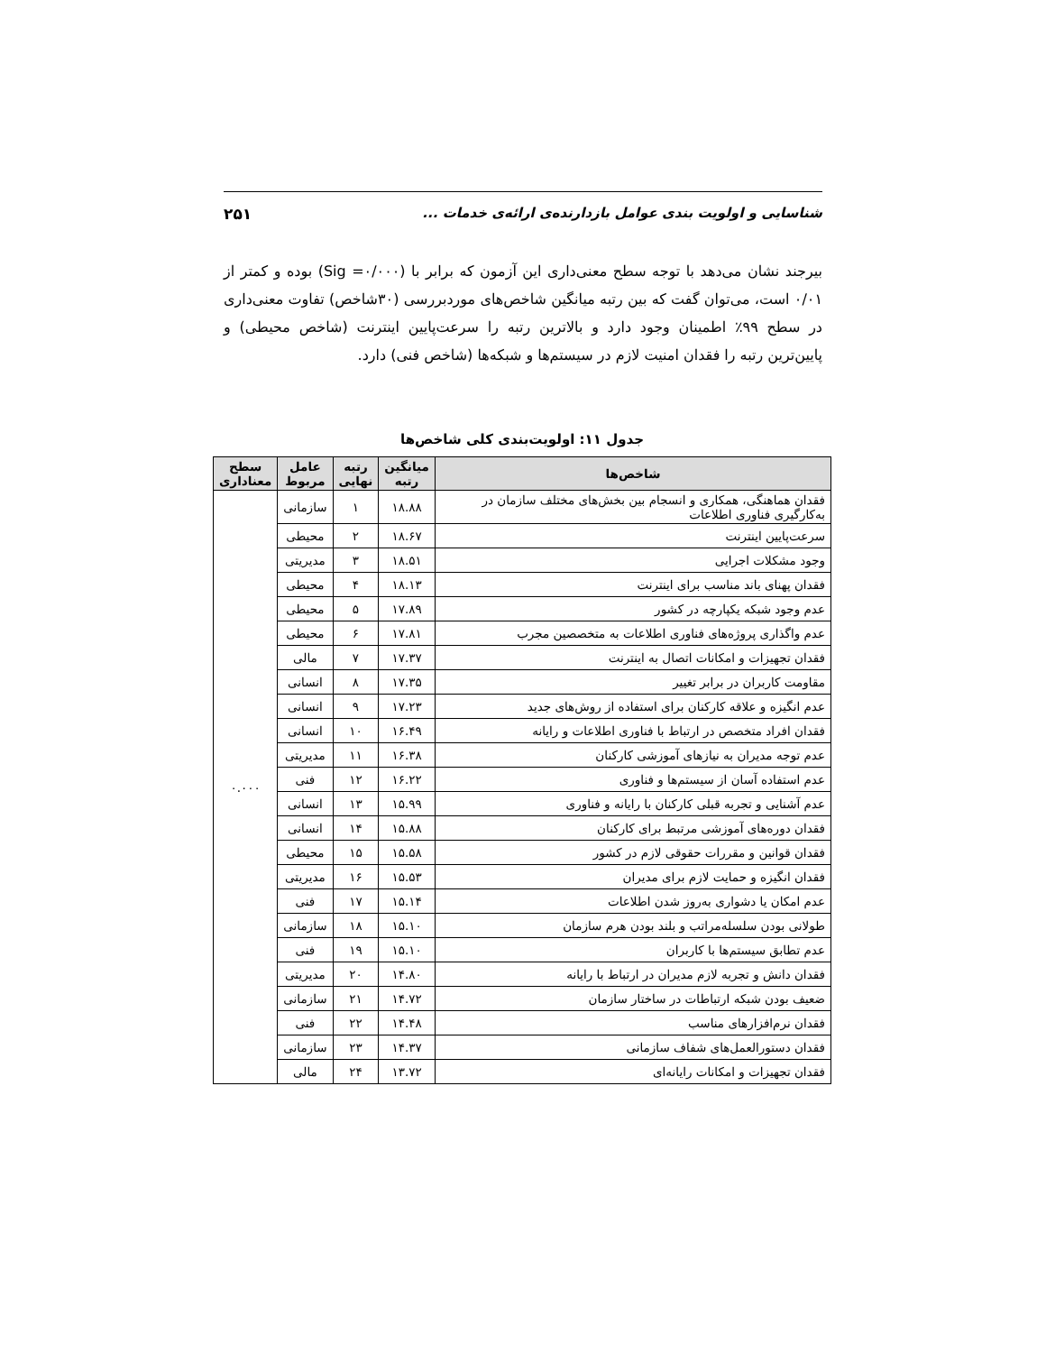شناسایی و اولویت بندی عوامل بازدارنده‌ی ارائه‌ی خدمات ... ۲۵۱
بیرجند نشان می‌دهد با توجه سطح معنی‌داری این آزمون که برابر با (Sig =۰/۰۰۰) بوده و کمتر از ۰/۰۱ است، می‌توان گفت که بین رتبه میانگین شاخص‌های موردبررسی (۳۰شاخص) تفاوت معنی‌داری در سطح ۹۹٪ اطمینان وجود دارد و بالاترین رتبه را سرعت‌پایین اینترنت (شاخص محیطی) و پایین‌ترین رتبه را فقدان امنیت لازم در سیستم‌ها و شبکه‌ها (شاخص فنی) دارد.
جدول ۱۱: اولویت‌بندی کلی شاخص‌ها
| شاخص‌ها | میانگین رتبه | رتبه نهایی | عامل مربوط | سطح معناداری |
| --- | --- | --- | --- | --- |
| فقدان هماهنگی، همکاری و انسجام بین بخش‌های مختلف سازمان در به‌کارگیری فناوری اطلاعات | ۱۸.۸۸ | ۱ | سازمانی | ۰.۰۰۰ |
| سرعت‌پایین اینترنت | ۱۸.۶۷ | ۲ | محیطی | |
| وجود مشکلات اجرایی | ۱۸.۵۱ | ۳ | مدیریتی | |
| فقدان پهنای باند مناسب برای اینترنت | ۱۸.۱۳ | ۴ | محیطی | |
| عدم وجود شبکه یکپارچه در کشور | ۱۷.۸۹ | ۵ | محیطی | |
| عدم واگذاری پروژه‌های فناوری اطلاعات به متخصصین مجرب | ۱۷.۸۱ | ۶ | محیطی | |
| فقدان تجهیزات و امکانات اتصال به اینترنت | ۱۷.۳۷ | ۷ | مالی | |
| مقاومت کاربران در برابر تغییر | ۱۷.۳۵ | ۸ | انسانی | |
| عدم انگیزه و علاقه کارکنان برای استفاده از روش‌های جدید | ۱۷.۲۳ | ۹ | انسانی | |
| فقدان افراد متخصص در ارتباط با فناوری اطلاعات و رایانه | ۱۶.۴۹ | ۱۰ | انسانی | |
| عدم توجه مدیران به نیازهای آموزشی کارکنان | ۱۶.۳۸ | ۱۱ | مدیریتی | |
| عدم استفاده آسان از سیستم‌ها و فناوری | ۱۶.۲۲ | ۱۲ | فنی | |
| عدم آشنایی و تجربه قبلی کارکنان با رایانه و فناوری | ۱۵.۹۹ | ۱۳ | انسانی | |
| فقدان دوره‌های آموزشی مرتبط برای کارکنان | ۱۵.۸۸ | ۱۴ | انسانی | |
| فقدان قوانین و مقررات حقوقی لازم در کشور | ۱۵.۵۸ | ۱۵ | محیطی | |
| فقدان انگیزه و حمایت لازم برای مدیران | ۱۵.۵۳ | ۱۶ | مدیریتی | |
| عدم امکان یا دشواری به‌روز شدن اطلاعات | ۱۵.۱۴ | ۱۷ | فنی | |
| طولانی بودن سلسله‌مراتب و بلند بودن هرم سازمان | ۱۵.۱۰ | ۱۸ | سازمانی | |
| عدم تطابق سیستم‌ها با کاربران | ۱۵.۱۰ | ۱۹ | فنی | |
| فقدان دانش و تجربه لازم مدیران در ارتباط با رایانه | ۱۴.۸۰ | ۲۰ | مدیریتی | |
| ضعیف بودن شبکه ارتباطات در ساختار سازمان | ۱۴.۷۲ | ۲۱ | سازمانی | |
| فقدان نرم‌افزارهای مناسب | ۱۴.۴۸ | ۲۲ | فنی | |
| فقدان دستورالعمل‌های شفاف سازمانی | ۱۴.۳۷ | ۲۳ | سازمانی | |
| فقدان تجهیزات و امکانات رایانه‌ای | ۱۳.۷۲ | ۲۴ | مالی | |